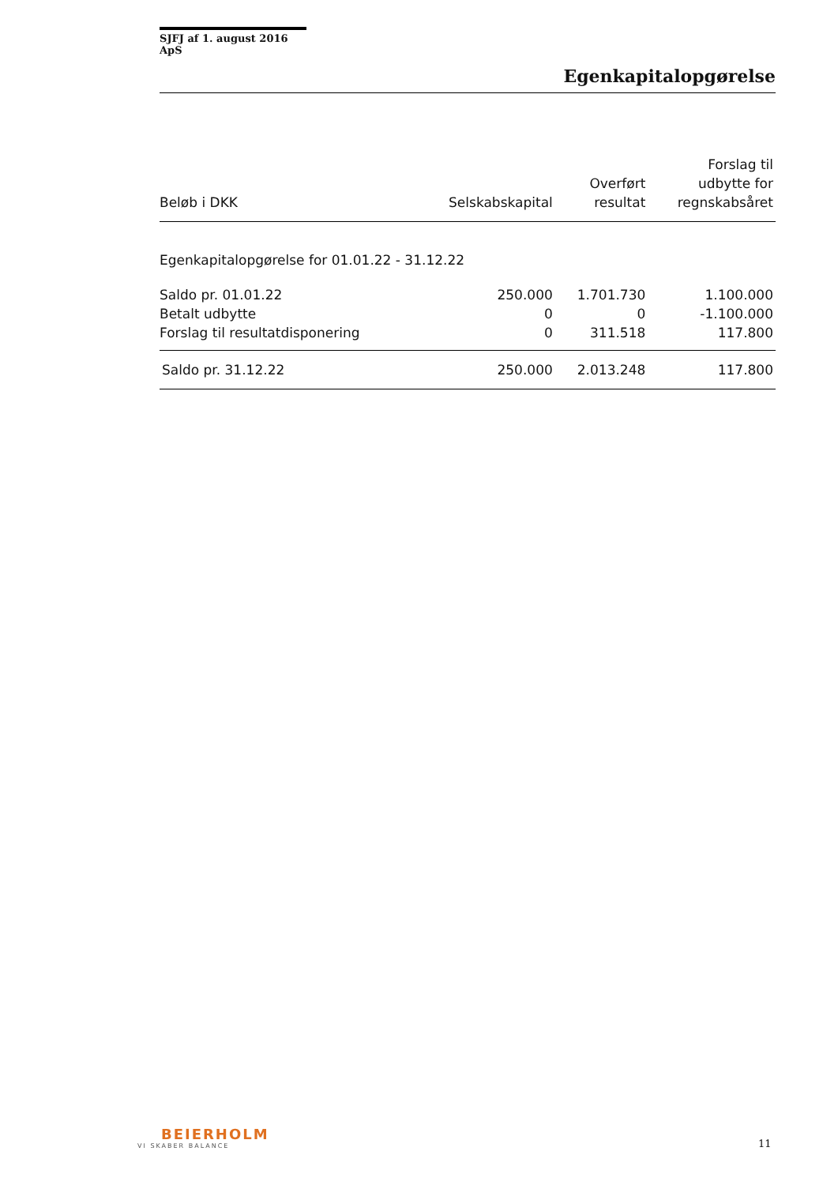SJFJ af 1. august 2016 ApS
Egenkapitalopgørelse
| Beløb i DKK | Selskabskapital | Overført resultat | Forslag til udbytte for regnskabsåret |
| --- | --- | --- | --- |
| Egenkapitalopgørelse for 01.01.22 - 31.12.22 | | | |
| Saldo pr. 01.01.22 | 250.000 | 1.701.730 | 1.100.000 |
| Betalt udbytte | 0 | 0 | -1.100.000 |
| Forslag til resultatdisponering | 0 | 311.518 | 117.800 |
| Saldo pr. 31.12.22 | 250.000 | 2.013.248 | 117.800 |
BEIERHOLM
VI SKABER BALANCE
11